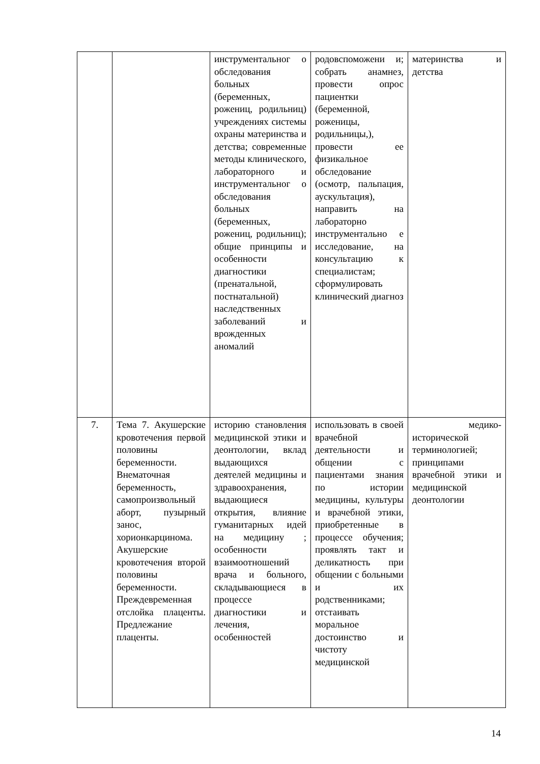| | | инструментальног о обследования больных (беременных, рожениц, родильниц) учреждениях системы охраны материнства и детства; современные методы клинического, лабораторного и инструментальног о обследования больных (беременных, рожениц, родильниц); общие принципы и особенности диагностики (пренатальной, постнатальной) наследственных заболеваний и врожденных аномалий | родовспоможени и; собрать анамнез, провести опрос пациентки (беременной, роженицы, родильницы,), провести ее физикальное обследование (осмотр, пальпация, аускультация), направить на лабораторно инструментально е исследование, на консультацию к специалистам; сформулировать клинический диагноз | материнства и детства |
| 7. | Тема 7. Акушерские кровотечения первой половины беременности. Внематочная беременность, самопроизвольный аборт, пузырный занос, хорионкарцинома. Акушерские кровотечения второй половины беременности. Преждевременная отслойка плаценты. Предлежание плаценты. | историю становления медицинской этики и деонтологии, вклад выдающихся деятелей медицины и здравоохранения, выдающиеся открытия, влияние гуманитарных идей на медицину ; особенности взаимоотношений врача и больного, складывающиеся в процессе диагностики и лечения, особенностей | использовать в своей врачебной деятельности и общении с пациентами знания по истории медицины, культуры и врачебной этики, приобретенные в процессе обучения; проявлять такт и деликатность при общении с больными и их родственниками; отстаивать моральное достоинство и чистоту медицинской | медико-исторической терминологией; принципами врачебной этики и медицинской деонтологии |
14